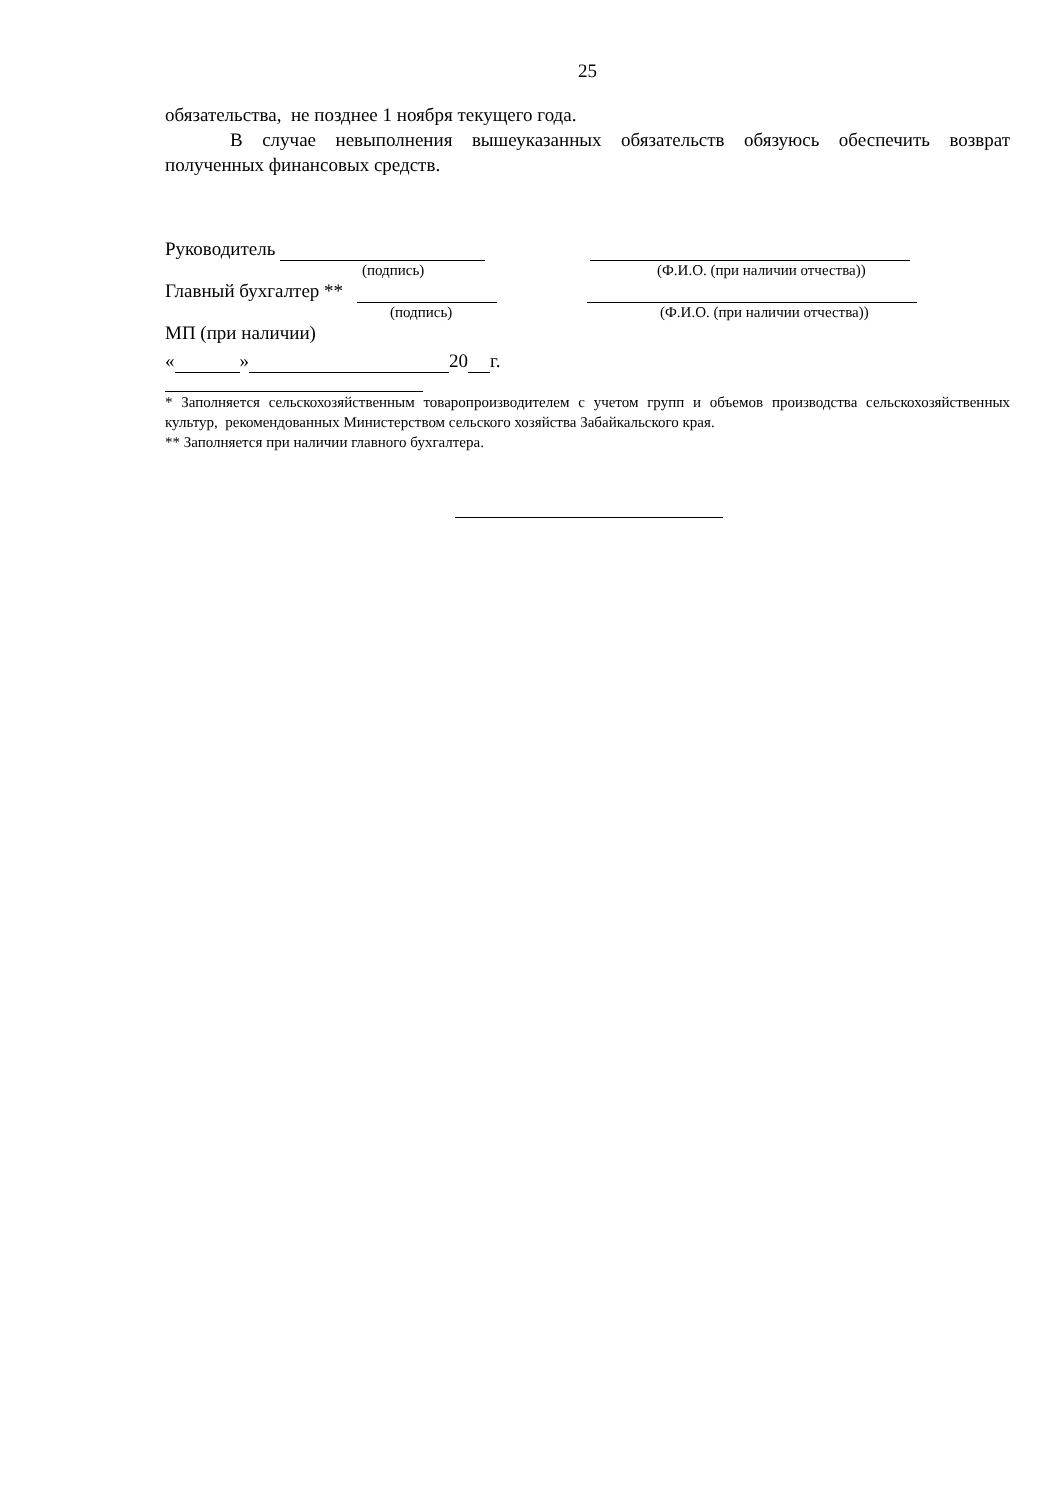25
обязательства, не позднее 1 ноября текущего года.
В случае невыполнения вышеуказанных обязательств обязуюсь обеспечить возврат полученных финансовых средств.
Руководитель
(подпись) (Ф.И.О. (при наличии отчества))
Главный бухгалтер **
(подпись) (Ф.И.О. (при наличии отчества))
МП (при наличии)
« » 20 г.
* Заполняется сельскохозяйственным товаропроизводителем с учетом групп и объемов производства сельскохозяйственных культур, рекомендованных Министерством сельского хозяйства Забайкальского края.
** Заполняется при наличии главного бухгалтера.